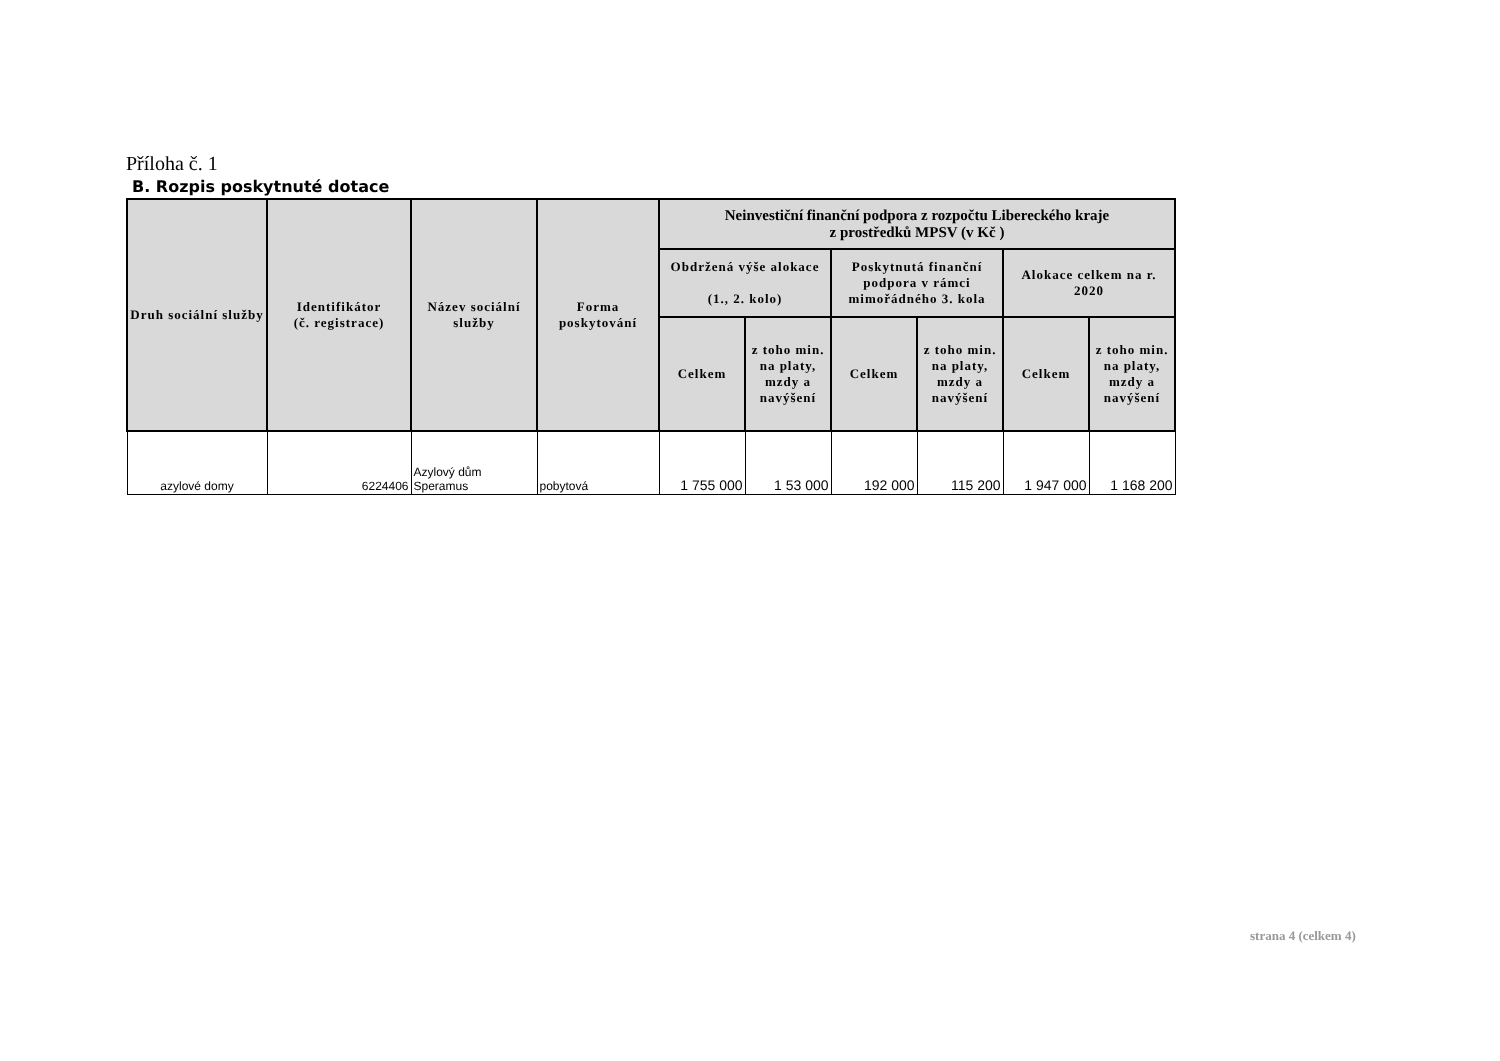Příloha č. 1
B. Rozpis poskytnuté dotace
| Druh sociální služby | Identifikátor (č. registrace) | Název sociální služby | Forma poskytování | Neinvestiční finanční podpora z rozpočtu Libereckého kraje z prostředků MPSV (v Kč ) | | | | | |
| --- | --- | --- | --- | --- | --- | --- | --- | --- | --- |
| | | | | Obdržená výše alokace (1., 2. kolo) | | Poskytnutá finanční podpora v rámci mimořádného 3. kola | | Alokace celkem na r. 2020 | |
| | | | | Celkem | z toho min. na platy, mzdy a navýšení | Celkem | z toho min. na platy, mzdy a navýšení | Celkem | z toho min. na platy, mzdy a navýšení |
| azylové domy | 6224406 | Azylový dům Speramus | pobytová | 1 755 000 | 1 53 000 | 192 000 | 115 200 | 1 947 000 | 1 168 200 |
strana 4 (celkem 4)